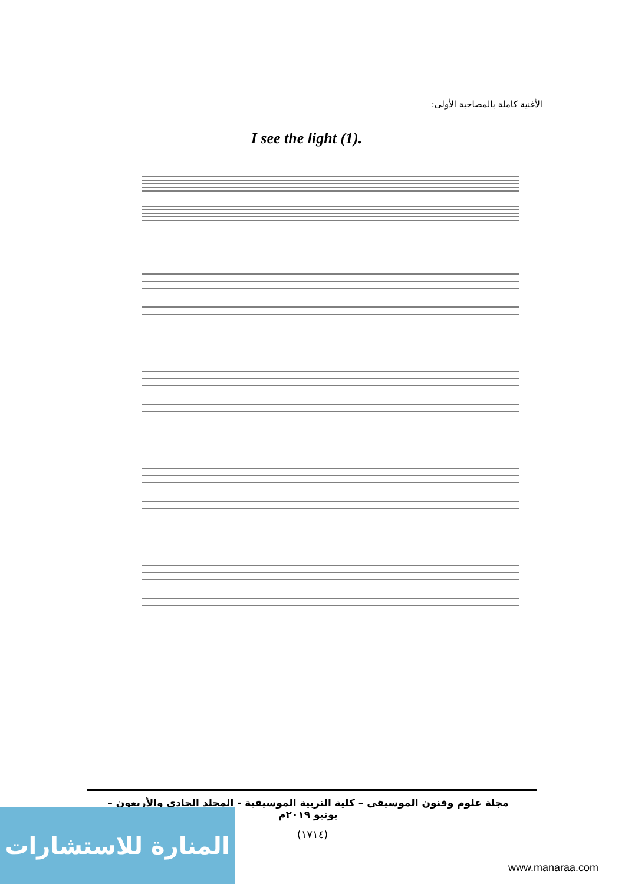الأغنية كاملة بالمصاحبة الأولى:
I see the light (1).
مجلة علوم وفنون الموسيقى – كلية التربية الموسيقية - المجلد الحادي والأربعون – يونيو ٢٠١٩م
(١٧١٤)
المنارة للاستشارات
www.manaraa.com